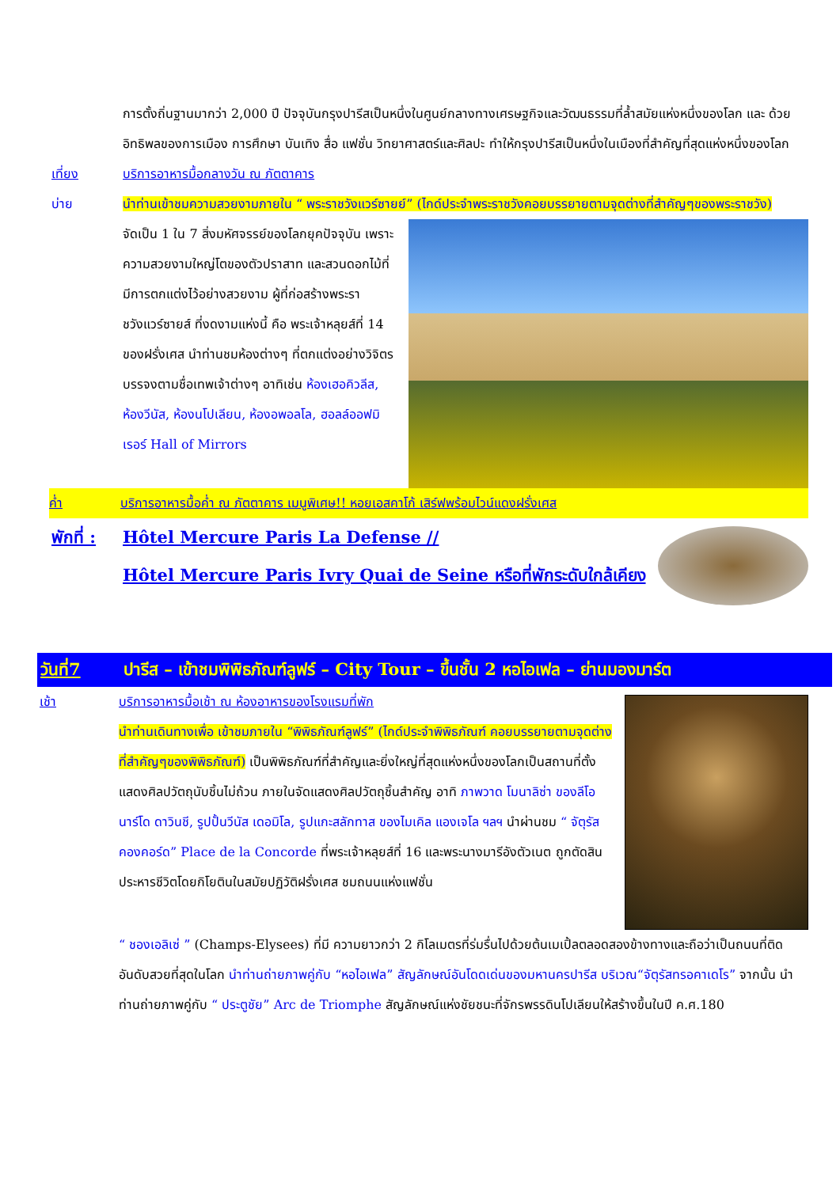การตั้งถิ่นฐานมากว่า 2,000 ปี ปัจจุบันกรุงปารีสเป็นหนึ่งในศูนย์กลางทางเศรษฐกิจและวัฒนธรรมที่ล้ำสมัยแห่งหนึ่งของโลก และ ด้วยอิทธิพลของการเมือง การศึกษา บันเทิง สื่อ แฟชั่น วิทยาศาสตร์และศิลปะ ทำให้กรุงปารีสเป็นหนึ่งในเมืองที่สำคัญที่สุดแห่งหนึ่งของโลก
เที่ยง บริการอาหารมื้อกลางวัน ณ ภัตตาคาร
บ่าย นำท่านเข้าชมความสวยงามภายใน “ พระราชวังแวร์ซายย์” (ไกด์ประจำพระราชวังคอยบรรยายตามจุดต่างที่สำคัญๆของพระราชวัง)
จัดเป็น 1 ใน 7 สิ่งมหัศจรรย์ของโลกยุคปัจจุบัน เพราะความสวยงามใหญ่โตของตัวปราสาท และสวนดอกไม้ที่มีการตกแต่งไว้อย่างสวยงาม ผู้ที่ก่อสร้างพระราชวังแวร์ซายส์ ที่งดงามแห่งนี้ คือ พระเจ้าหลุยส์ที่ 14 ของฝรั่งเศส นำท่านชมห้องต่างๆ ที่ตกแต่งอย่างวิจิตรบรรจงตามชื่อเทพเจ้าต่างๆ อาทิเช่น ห้องเฮอคิวลีส, ห้องวีนัส, ห้องนโปเลียน, ห้องอพอลโล, ฮอลล์ออฟมิเรอร์ Hall of Mirrors
ค่ำ บริการอาหารมื้อค่ำ ณ ภัตตาคาร เมนูพิเศษ!! หอยเอสคาโก้ เสิร์ฟพร้อมไวน์แดงฝรั่งเศส
พักที่ :
Hôtel Mercure Paris La Defense //
Hôtel Mercure Paris Ivry Quai de Seine หรือที่พักระดับใกล้เคียง
วันที่7 ปารีส – เข้าชมพิพิธภัณฑ์ลูฟร์ – City Tour – ขึ้นชั้น 2 หอไอเฟล – ย่านมองมาร์ต
เช้า บริการอาหารมื้อเช้า ณ ห้องอาหารของโรงแรมที่พัก
นำท่านเดินทางเพื่อ เข้าชมภายใน “พิพิธภัณฑ์ลูฟร์” (ไกด์ประจำพิพิธภัณฑ์ คอยบรรยายตามจุดต่างที่สำคัญๆของพิพิธภัณฑ์) เป็นพิพิธภัณฑ์ที่สำคัญและยิ่งใหญ่ที่สุดแห่งหนึ่งของโลกเป็นสถานที่ตั้งแสดงศิลปวัตถุนับชิ้นไม่ถ้วน ภายในจัดแสดงศิลปวัตถุชิ้นสำคัญ อาทิ ภาพวาด โมนาลิซ่า ของลีโอนาร์โด ดาวินชี, รูปปั้นวีนัส เดอมิโล, รูปแกะสลักทาส ของไมเคิล แองเจโล ฯลฯ นำผ่านชม “ จัตุรัสคองคอร์ด” Place de la Concorde ที่พระเจ้าหลุยส์ที่ 16 และพระนางมารีอังตัวเนต ถูกตัดสินประหารชีวิตโดยกิโยตินในสมัยปฏิวัติฝรั่งเศส ชมถนนแห่งแฟชั่น
“ ชองเอลิเซ่ ” (Champs-Elysees) ที่มี ความยาวกว่า 2 กิโลเมตรที่ร่มรื่นไปด้วยต้นเมเปิ้ลตลอดสองข้างทางและถือว่าเป็นถนนที่ติดอันดับสวยที่สุดในโลก นำท่านถ่ายภาพคู่กับ “หอไอเฟล” สัญลักษณ์อันโดดเด่นของมหานครปารีส บริเวณ“จัตุรัสทรอคาเดโร” จากนั้น นำท่านถ่ายภาพคู่กับ “ ประตูชัย” Arc de Triomphe สัญลักษณ์แห่งชัยชนะที่จักรพรรดินโปเลียนให้สร้างขึ้นในปี ค.ศ.180